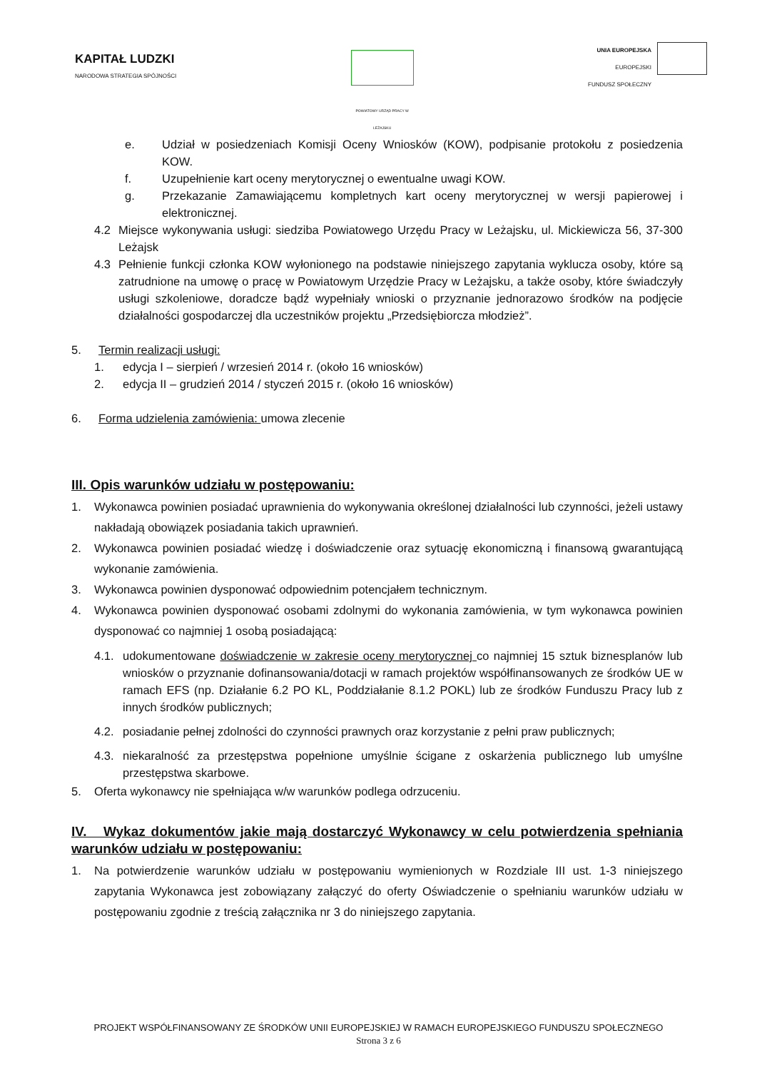KAPITAŁ LUDZKI
NARODOWA STRATEGIA SPÓJNOŚCI
POWIATOWY URZĄD PRACY W LEŻAJSKU
UNIA EUROPEJSKA
EUROPEJSKI
FUNDUSZ SPOŁECZNY
e. Udział w posiedzeniach Komisji Oceny Wniosków (KOW), podpisanie protokołu z posiedzenia KOW.
f. Uzupełnienie kart oceny merytorycznej o ewentualne uwagi KOW.
g. Przekazanie Zamawiającemu kompletnych kart oceny merytorycznej w wersji papierowej i elektronicznej.
4.2 Miejsce wykonywania usługi: siedziba Powiatowego Urzędu Pracy w Leżajsku, ul. Mickiewicza 56, 37-300 Leżajsk
4.3 Pełnienie funkcji członka KOW wyłonionego na podstawie niniejszego zapytania wyklucza osoby, które są zatrudnione na umowę o pracę w Powiatowym Urzędzie Pracy w Leżajsku, a także osoby, które świadczyły usługi szkoleniowe, doradcze bądź wypełniały wnioski o przyznanie jednorazowo środków na podjęcie działalności gospodarczej dla uczestników projektu „Przedsiębiorcza młodzież”.
5. Termin realizacji usługi:
1. edycja I – sierpień / wrzesień 2014 r. (około 16 wniosków)
2. edycja II – grudzień 2014 / styczeń 2015 r. (około 16 wniosków)
6. Forma udzielenia zamówienia: umowa zlecenie
III. Opis warunków udziału w postępowaniu:
1. Wykonawca powinien posiadać uprawnienia do wykonywania określonej działalności lub czynności, jeżeli ustawy nakładają obowiązek posiadania takich uprawnień.
2. Wykonawca powinien posiadać wiedzę i doświadczenie oraz sytuację ekonomiczną i finansową gwarantującą wykonanie zamówienia.
3. Wykonawca powinien dysponować odpowiednim potencjałem technicznym.
4. Wykonawca powinien dysponować osobami zdolnymi do wykonania zamówienia, w tym wykonawca powinien dysponować co najmniej 1 osobą posiadającą:
4.1. udokumentowane doświadczenie w zakresie oceny merytorycznej co najmniej 15 sztuk biznesplanów lub wniosków o przyznanie dofinansowania/dotacji w ramach projektów współfinansowanych ze środków UE w ramach EFS (np. Działanie 6.2 PO KL, Poddziałanie 8.1.2 POKL) lub ze środków Funduszu Pracy lub z innych środków publicznych;
4.2. posiadanie pełnej zdolności do czynności prawnych oraz korzystanie z pełni praw publicznych;
4.3. niekaralność za przestępstwa popełnione umyślnie ścigane z oskarżenia publicznego lub umyślne przestępstwa skarbowe.
5. Oferta wykonawcy nie spełniająca w/w warunków podlega odrzuceniu.
IV. Wykaz dokumentów jakie mają dostarczyć Wykonawcy w celu potwierdzenia spełniania warunków udziału w postępowaniu:
1. Na potwierdzenie warunków udziału w postępowaniu wymienionych w Rozdziale III ust. 1-3 niniejszego zapytania Wykonawca jest zobowiązany załączyć do oferty Oświadczenie o spełnianiu warunków udziału w postępowaniu zgodnie z treścią załącznika nr 3 do niniejszego zapytania.
PROJEKT WSPÓŁFINANSOWANY ZE ŚRODKÓW UNII EUROPEJSKIEJ W RAMACH EUROPEJSKIEGO FUNDUSZU SPOŁECZNEGO
Strona 3 z 6